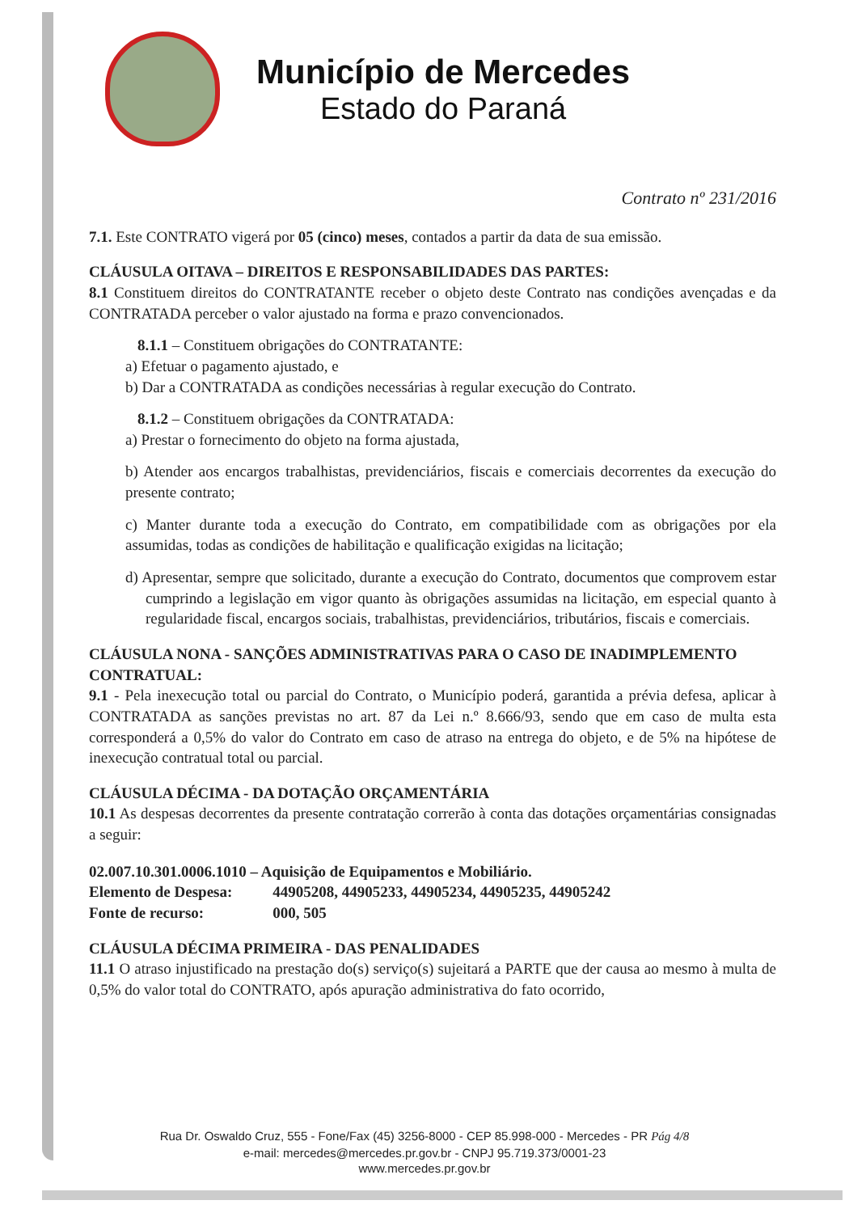Município de Mercedes
Estado do Paraná
Contrato nº 231/2016
7.1. Este CONTRATO vigerá por 05 (cinco) meses, contados a partir da data de sua emissão.
CLÁUSULA OITAVA – DIREITOS E RESPONSABILIDADES DAS PARTES:
8.1 Constituem direitos do CONTRATANTE receber o objeto deste Contrato nas condições avençadas e da CONTRATADA perceber o valor ajustado na forma e prazo convencionados.
8.1.1 – Constituem obrigações do CONTRATANTE:
a) Efetuar o pagamento ajustado, e
b) Dar a CONTRATADA as condições necessárias à regular execução do Contrato.
8.1.2 – Constituem obrigações da CONTRATADA:
a) Prestar o fornecimento do objeto na forma ajustada,
b) Atender aos encargos trabalhistas, previdenciários, fiscais e comerciais decorrentes da execução do presente contrato;
c) Manter durante toda a execução do Contrato, em compatibilidade com as obrigações por ela assumidas, todas as condições de habilitação e qualificação exigidas na licitação;
d) Apresentar, sempre que solicitado, durante a execução do Contrato, documentos que comprovem estar cumprindo a legislação em vigor quanto às obrigações assumidas na licitação, em especial quanto à regularidade fiscal, encargos sociais, trabalhistas, previdenciários, tributários, fiscais e comerciais.
CLÁUSULA NONA - SANÇÕES ADMINISTRATIVAS PARA O CASO DE INADIMPLEMENTO CONTRATUAL:
9.1 - Pela inexecução total ou parcial do Contrato, o Município poderá, garantida a prévia defesa, aplicar à CONTRATADA as sanções previstas no art. 87 da Lei n.º 8.666/93, sendo que em caso de multa esta corresponderá a 0,5% do valor do Contrato em caso de atraso na entrega do objeto, e de 5% na hipótese de inexecução contratual total ou parcial.
CLÁUSULA DÉCIMA - DA DOTAÇÃO ORÇAMENTÁRIA
10.1 As despesas decorrentes da presente contratação correrão à conta das dotações orçamentárias consignadas a seguir:
02.007.10.301.0006.1010 – Aquisição de Equipamentos e Mobiliário.
| Elemento de Despesa: | 44905208, 44905233, 44905234, 44905235, 44905242 |
| Fonte de recurso: | 000, 505 |
CLÁUSULA DÉCIMA PRIMEIRA - DAS PENALIDADES
11.1 O atraso injustificado na prestação do(s) serviço(s) sujeitará a PARTE que der causa ao mesmo à multa de 0,5% do valor total do CONTRATO, após apuração administrativa do fato ocorrido,
Rua Dr. Oswaldo Cruz, 555 - Fone/Fax (45) 3256-8000 - CEP 85.998-000 - Mercedes - PR Pág 4/8
e-mail: mercedes@mercedes.pr.gov.br - CNPJ 95.719.373/0001-23
www.mercedes.pr.gov.br